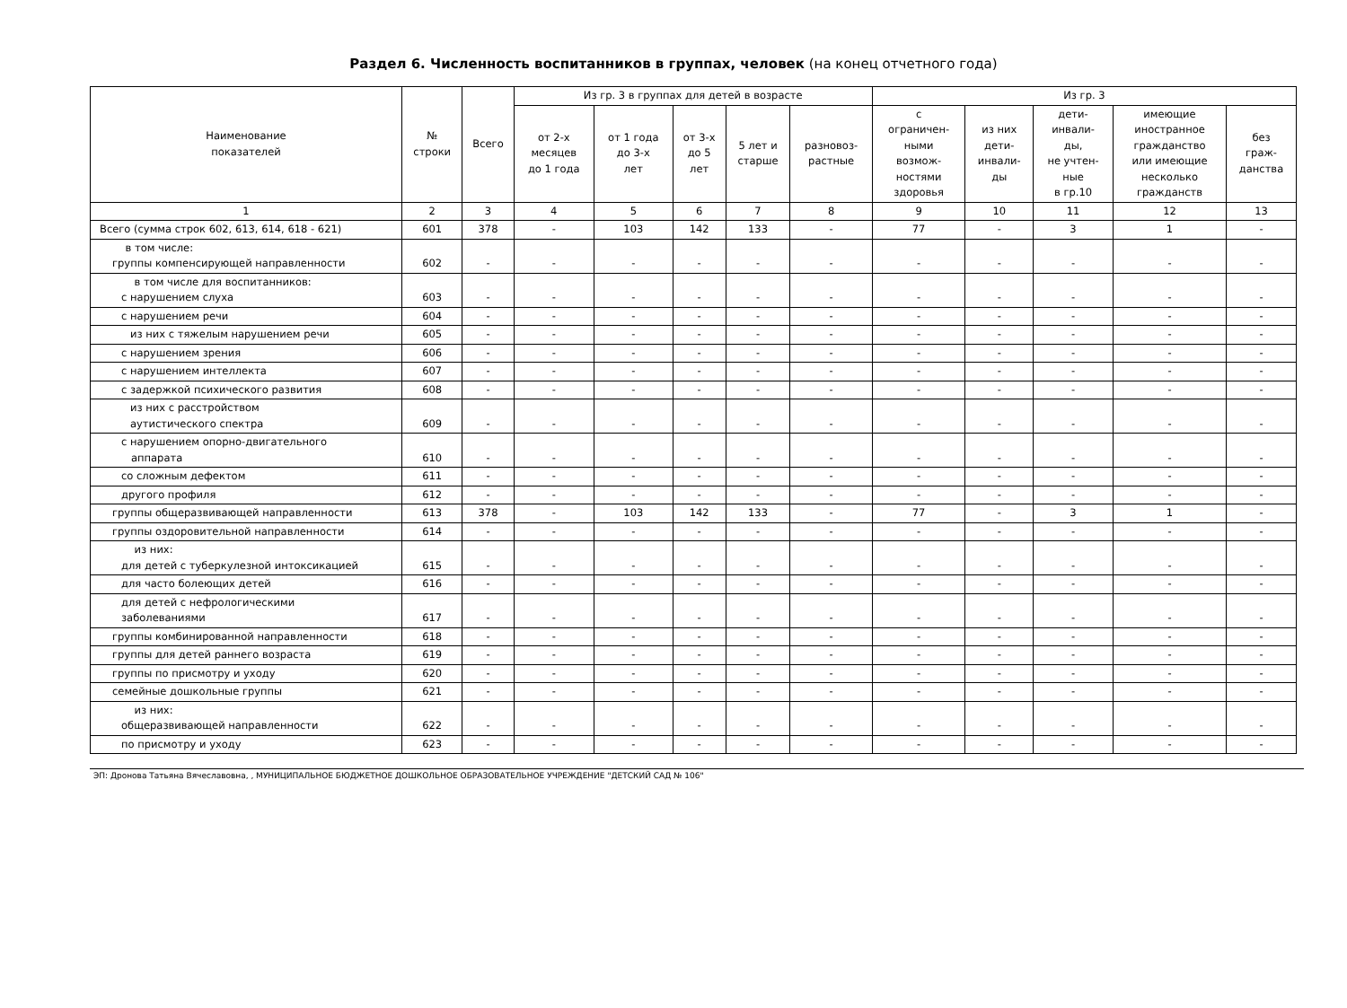Раздел 6. Численность воспитанников в группах, человек (на конец отчетного года)
| Наименование показателей | № строки | Всего | Из гр. 3 в группах для детей в возрасте | | | | | Из гр. 3 | | | | |
| --- | --- | --- | --- | --- | --- | --- | --- | --- | --- | --- | --- | --- |
| | | | от 2-х месяцев до 1 года | от 1 года до 3-х лет | от 3-х до 5 лет | 5 лет и старше | разновоз- растные | с ограничен- ными возмож- ностями здоровья | из них дети- инвали- ды | дети- инвали- ды, не учтен- ные в гр.10 | имеющие иностранное гражданство или имеющие несколько гражданств | без граж- данства |
| 1 | 2 | 3 | 4 | 5 | 6 | 7 | 8 | 9 | 10 | 11 | 12 | 13 |
| Всего (сумма строк 602, 613, 614, 618 - 621) | 601 | 378 | - | 103 | 142 | 133 | - | 77 | - | 3 | 1 | - |
| в том числе: группы компенсирующей направленности | 602 | - | - | - | - | - | - | - | - | - | - | - |
| в том числе для воспитанников: с нарушением слуха | 603 | - | - | - | - | - | - | - | - | - | - | - |
| с нарушением речи | 604 | - | - | - | - | - | - | - | - | - | - | - |
| из них с тяжелым нарушением речи | 605 | - | - | - | - | - | - | - | - | - | - | - |
| с нарушением зрения | 606 | - | - | - | - | - | - | - | - | - | - | - |
| с нарушением интеллекта | 607 | - | - | - | - | - | - | - | - | - | - | - |
| с задержкой психического развития | 608 | - | - | - | - | - | - | - | - | - | - | - |
| из них с расстройством аутистического спектра | 609 | - | - | - | - | - | - | - | - | - | - | - |
| с нарушением опорно-двигательного аппарата | 610 | - | - | - | - | - | - | - | - | - | - | - |
| со сложным дефектом | 611 | - | - | - | - | - | - | - | - | - | - | - |
| другого профиля | 612 | - | - | - | - | - | - | - | - | - | - | - |
| группы общеразвивающей направленности | 613 | 378 | - | 103 | 142 | 133 | - | 77 | - | 3 | 1 | - |
| группы оздоровительной направленности | 614 | - | - | - | - | - | - | - | - | - | - | - |
| из них: для детей с туберкулезной интоксикацией | 615 | - | - | - | - | - | - | - | - | - | - | - |
| для часто болеющих детей | 616 | - | - | - | - | - | - | - | - | - | - | - |
| для детей с нефрологическими заболеваниями | 617 | - | - | - | - | - | - | - | - | - | - | - |
| группы комбинированной направленности | 618 | - | - | - | - | - | - | - | - | - | - | - |
| группы для детей раннего возраста | 619 | - | - | - | - | - | - | - | - | - | - | - |
| группы по присмотру и уходу | 620 | - | - | - | - | - | - | - | - | - | - | - |
| семейные дошкольные группы | 621 | - | - | - | - | - | - | - | - | - | - | - |
| из них: общеразвивающей направленности | 622 | - | - | - | - | - | - | - | - | - | - | - |
| по присмотру и уходу | 623 | - | - | - | - | - | - | - | - | - | - | - |
ЭП: Дронова Татьяна Вячеславовна, , МУНИЦИПАЛЬНОЕ БЮДЖЕТНОЕ ДОШКОЛЬНОЕ ОБРАЗОВАТЕЛЬНОЕ УЧРЕЖДЕНИЕ "ДЕТСКИЙ САД № 106"